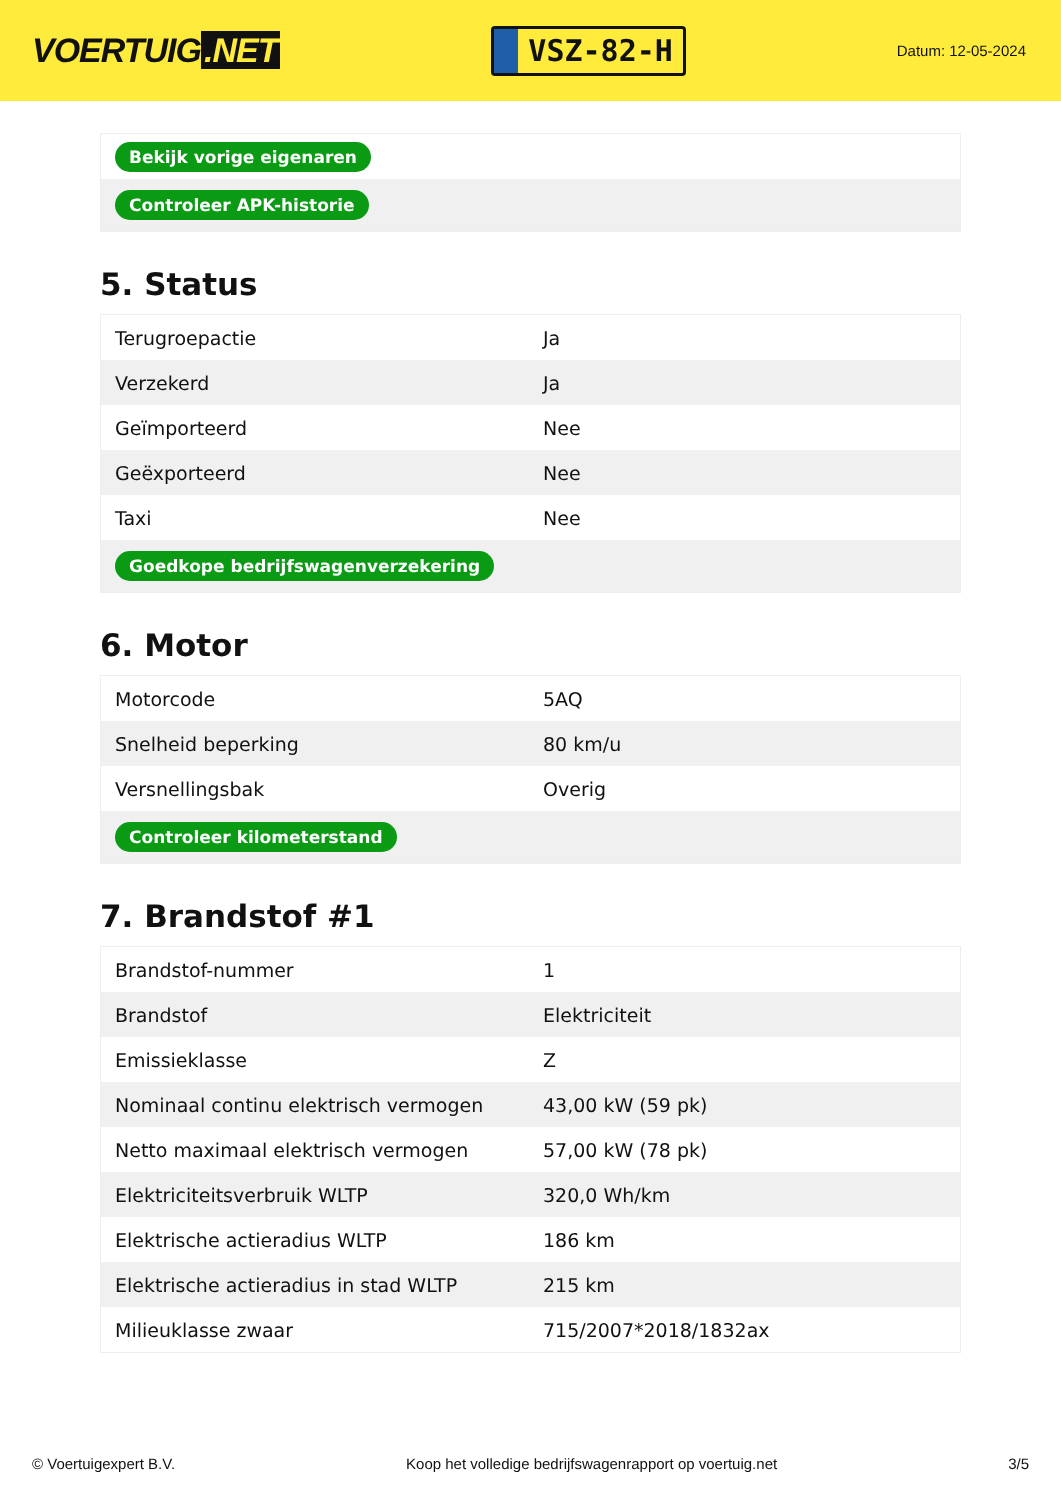VOERTUIG.NET
VSZ-82-H
Datum: 12-05-2024
| Bekijk vorige eigenaren |
| Controleer APK-historie |
5. Status
| Terugroepactie | Ja |
| Verzekerd | Ja |
| Geïmporteerd | Nee |
| Geëxporteerd | Nee |
| Taxi | Nee |
| Goedkope bedrijfswagenverzekering | |
6. Motor
| Motorcode | 5AQ |
| Snelheid beperking | 80 km/u |
| Versnellingsbak | Overig |
| Controleer kilometerstand | |
7. Brandstof #1
| Brandstof-nummer | 1 |
| Brandstof | Elektriciteit |
| Emissieklasse | Z |
| Nominaal continu elektrisch vermogen | 43,00 kW (59 pk) |
| Netto maximaal elektrisch vermogen | 57,00 kW (78 pk) |
| Elektriciteitsverbruik WLTP | 320,0 Wh/km |
| Elektrische actieradius WLTP | 186 km |
| Elektrische actieradius in stad WLTP | 215 km |
| Milieuklasse zwaar | 715/2007*2018/1832ax |
© Voertuigexpert B.V. Koop het volledige bedrijfswagenrapport op voertuig.net 3/5